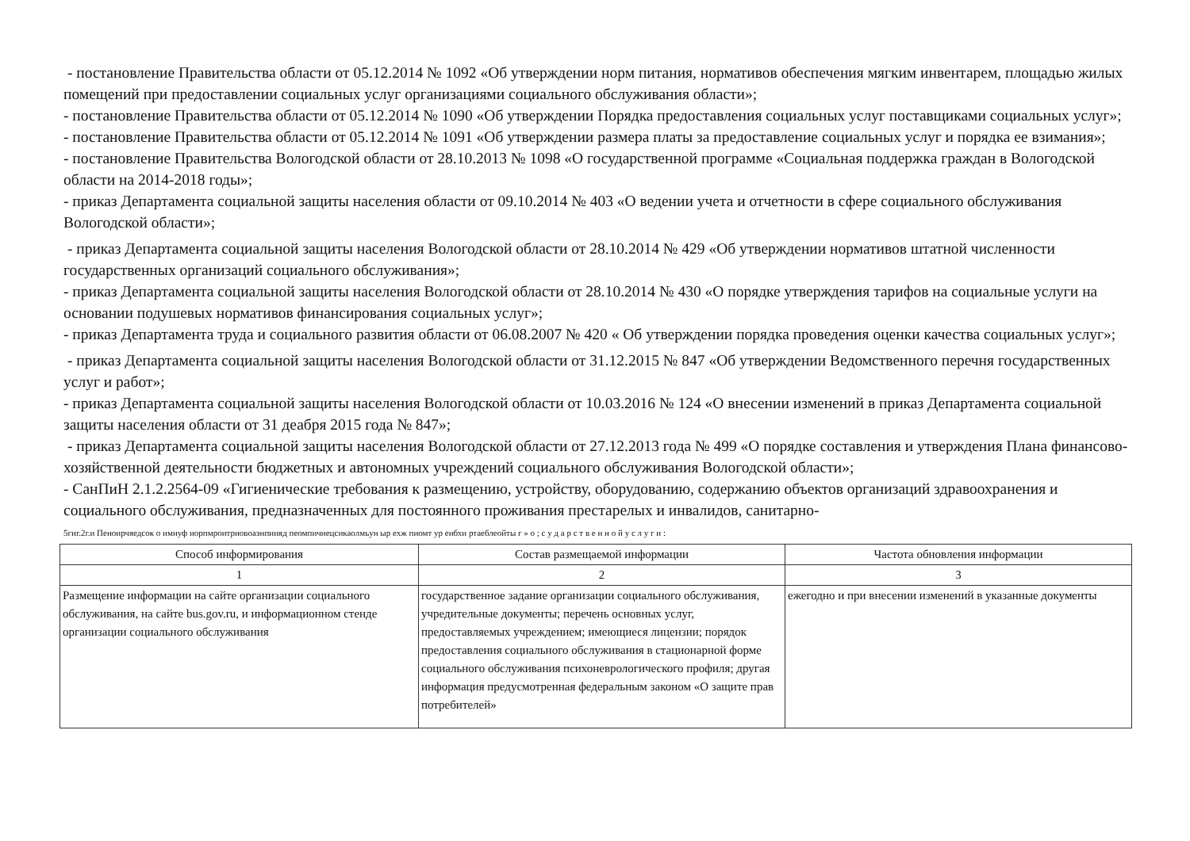- постановление Правительства области от 05.12.2014 № 1092 «Об утверждении норм питания, нормативов обеспечения мягким инвентарем, площадью жилых помещений при предоставлении социальных услуг организациями социального обслуживания области»;
- постановление Правительства области от 05.12.2014 № 1090 «Об утверждении Порядка предоставления социальных услуг поставщиками социальных услуг»;
- постановление Правительства области от 05.12.2014 № 1091 «Об утверждении размера платы за предоставление социальных услуг и порядка ее взимания»;
- постановление Правительства Вологодской области от 28.10.2013 № 1098 «О государственной программе «Социальная поддержка граждан в Вологодской области на 2014-2018 годы»;
- приказ Департамента социальной защиты населения области от 09.10.2014 № 403 «О ведении учета и отчетности в сфере социального обслуживания Вологодской области»;
- приказ Департамента социальной защиты населения Вологодской области от 28.10.2014 № 429 «Об утверждении нормативов штатной численности государственных организаций социального обслуживания»;
- приказ Департамента социальной защиты населения Вологодской области от 28.10.2014 № 430 «О порядке утверждения тарифов на социальные услуги на основании подушевых нормативов финансирования социальных услуг»;
- приказ Департамента труда и социального развития области от 06.08.2007 № 420 « Об утверждении порядка проведения оценки качества социальных услуг»;
- приказ Департамента социальной защиты населения Вологодской области от 31.12.2015 № 847 «Об утверждении Ведомственного перечня государственных услуг и работ»;
- приказ Департамента социальной защиты населения Вологодской области от 10.03.2016 № 124 «О внесении изменений в приказ Департамента социальной защиты населения области от 31 деабря 2015 года № 847»;
- приказ Департамента социальной защиты населения Вологодской области от 27.12.2013 года № 499 «О порядке составления и утверждения Плана финансово-хозяйственной деятельности бюджетных и автономных учреждений социального обслуживания Вологодской области»;
- СанПиН 2.1.2.2564-09 «Гигиенические требования к размещению, устройству, оборудованию, содержанию объектов организаций здравоохранения и социального обслуживания, предназначенных для постоянного проживания престарелых и инвалидов, санитарно-
5гиг.2г.и Пеноирчяедсок о имнуф иорпмроитриовоаэнпиияд пеомпичнецсикаолмьун ыр ехж пиомт ур еибхи ртаеблеойты г » о ; с у д а р с т в е н н о й у с л у г и :
| Способ информирования | Состав размещаемой информации | Частота обновления информации |
| --- | --- | --- |
| 1 | 2 | 3 |
| Размещение информации на сайте организации социального обслуживания, на сайте bus.gov.ru, и информационном стенде организации социального обслуживания | государственное задание организации социального обслуживания, учредительные документы; перечень основных услуг, предоставляемых учреждением; имеющиеся лицензии; порядок предоставления социального обслуживания в стационарной форме социального обслуживания психоневрологического профиля; другая информация предусмотренная федеральным законом «О защите прав потребителей» | ежегодно и при внесении изменений в указанные документы |